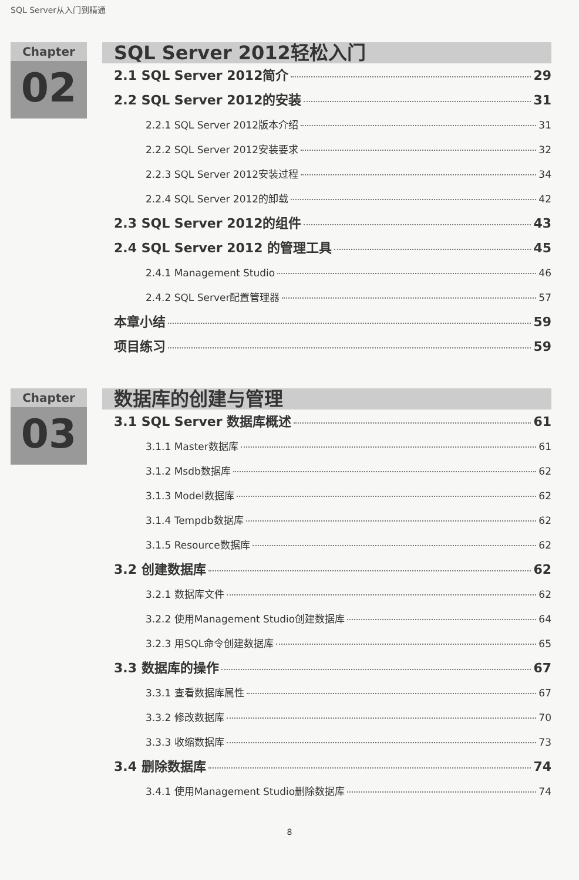SQL Server从入门到精通
Chapter
02
SQL Server 2012轻松入门
2.1 SQL Server 2012简介 29
2.2 SQL Server 2012的安装 31
2.2.1 SQL Server 2012版本介绍 31
2.2.2 SQL Server 2012安装要求 32
2.2.3 SQL Server 2012安装过程 34
2.2.4 SQL Server 2012的卸载 42
2.3 SQL Server 2012的组件 43
2.4 SQL Server 2012 的管理工具 45
2.4.1 Management Studio 46
2.4.2 SQL Server配置管理器 57
本章小结 59
项目练习 59
Chapter
03
数据库的创建与管理
3.1 SQL Server 数据库概述 61
3.1.1 Master数据库 61
3.1.2 Msdb数据库 62
3.1.3 Model数据库 62
3.1.4 Tempdb数据库 62
3.1.5 Resource数据库 62
3.2 创建数据库 62
3.2.1 数据库文件 62
3.2.2 使用Management Studio创建数据库 64
3.2.3 用SQL命令创建数据库 65
3.3 数据库的操作 67
3.3.1 查看数据库属性 67
3.3.2 修改数据库 70
3.3.3 收缩数据库 73
3.4 删除数据库 74
3.4.1 使用Management Studio删除数据库 74
8